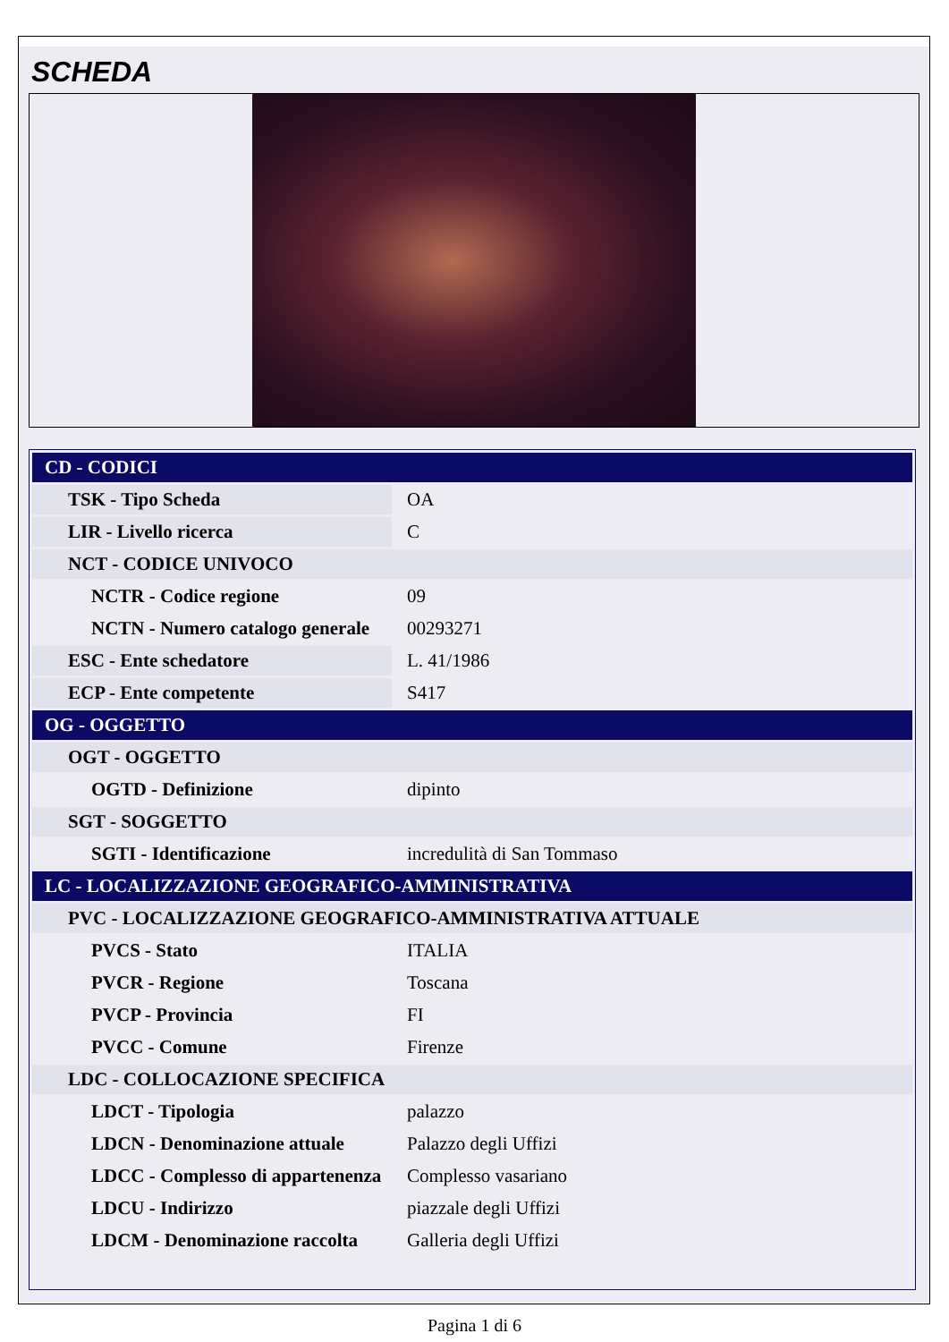SCHEDA
| CD - CODICI | |
| TSK - Tipo Scheda | OA |
| LIR - Livello ricerca | C |
| NCT - CODICE UNIVOCO | |
| NCTR - Codice regione | 09 |
| NCTN - Numero catalogo generale | 00293271 |
| ESC - Ente schedatore | L. 41/1986 |
| ECP - Ente competente | S417 |
| OG - OGGETTO | |
| OGT - OGGETTO | |
| OGTD - Definizione | dipinto |
| SGT - SOGGETTO | |
| SGTI - Identificazione | incredulità di San Tommaso |
| LC - LOCALIZZAZIONE GEOGRAFICO-AMMINISTRATIVA | |
| PVC - LOCALIZZAZIONE GEOGRAFICO-AMMINISTRATIVA ATTUALE | |
| PVCS - Stato | ITALIA |
| PVCR - Regione | Toscana |
| PVCP - Provincia | FI |
| PVCC - Comune | Firenze |
| LDC - COLLOCAZIONE SPECIFICA | |
| LDCT - Tipologia | palazzo |
| LDCN - Denominazione attuale | Palazzo degli Uffizi |
| LDCC - Complesso di appartenenza | Complesso vasariano |
| LDCU - Indirizzo | piazzale degli Uffizi |
| LDCM - Denominazione raccolta | Galleria degli Uffizi |
Pagina 1 di 6